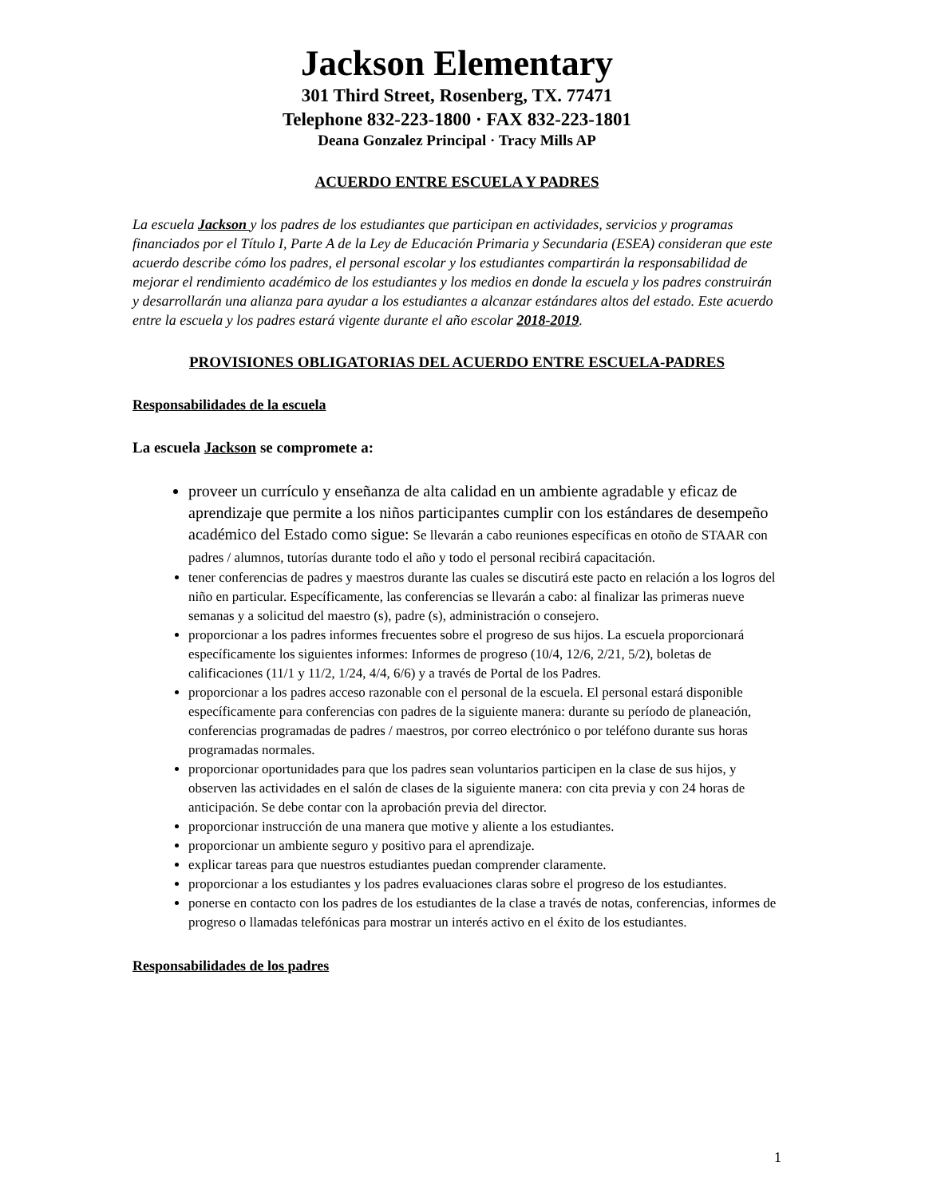Jackson Elementary
301 Third Street, Rosenberg, TX. 77471
Telephone 832-223-1800 · FAX 832-223-1801
Deana Gonzalez Principal · Tracy Mills AP
ACUERDO ENTRE ESCUELA Y PADRES
La escuela Jackson y los padres de los estudiantes que participan en actividades, servicios y programas financiados por el Título I, Parte A de la Ley de Educación Primaria y Secundaria (ESEA) consideran que este acuerdo describe cómo los padres, el personal escolar y los estudiantes compartirán la responsabilidad de mejorar el rendimiento académico de los estudiantes y los medios en donde la escuela y los padres construirán y desarrollarán una alianza para ayudar a los estudiantes a alcanzar estándares altos del estado. Este acuerdo entre la escuela y los padres estará vigente durante el año escolar 2018-2019.
PROVISIONES OBLIGATORIAS DEL ACUERDO ENTRE ESCUELA-PADRES
Responsabilidades de la escuela
La escuela Jackson se compromete a:
proveer un currículo y enseñanza de alta calidad en un ambiente agradable y eficaz de aprendizaje que permite a los niños participantes cumplir con los estándares de desempeño académico del Estado como sigue: Se llevarán a cabo reuniones específicas en otoño de STAAR con padres / alumnos, tutorías durante todo el año y todo el personal recibirá capacitación.
tener conferencias de padres y maestros durante las cuales se discutirá este pacto en relación a los logros del niño en particular. Específicamente, las conferencias se llevarán a cabo: al finalizar las primeras nueve semanas y a solicitud del maestro (s), padre (s), administración o consejero.
proporcionar a los padres informes frecuentes sobre el progreso de sus hijos. La escuela proporcionará específicamente los siguientes informes: Informes de progreso (10/4, 12/6, 2/21, 5/2), boletas de calificaciones (11/1 y 11/2, 1/24, 4/4, 6/6) y a través de Portal de los Padres.
proporcionar a los padres acceso razonable con el personal de la escuela. El personal estará disponible específicamente para conferencias con padres de la siguiente manera: durante su período de planeación, conferencias programadas de padres / maestros, por correo electrónico o por teléfono durante sus horas programadas normales.
proporcionar oportunidades para que los padres sean voluntarios participen en la clase de sus hijos, y observen las actividades en el salón de clases de la siguiente manera: con cita previa y con 24 horas de anticipación. Se debe contar con la aprobación previa del director.
proporcionar instrucción de una manera que motive y aliente a los estudiantes.
proporcionar un ambiente seguro y positivo para el aprendizaje.
explicar tareas para que nuestros estudiantes puedan comprender claramente.
proporcionar a los estudiantes y los padres evaluaciones claras sobre el progreso de los estudiantes.
ponerse en contacto con los padres de los estudiantes de la clase a través de notas, conferencias, informes de progreso o llamadas telefónicas para mostrar un interés activo en el éxito de los estudiantes.
Responsabilidades de los padres
1